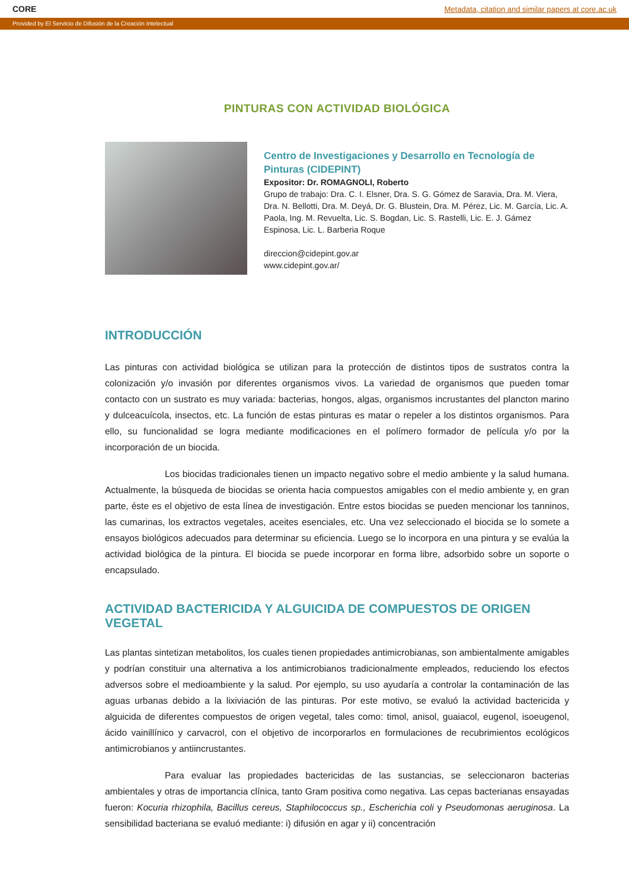CORE Metadata, citation and similar papers at core.ac.uk
Provided by El Servicio de Difusión de la Creación Intelectual
PINTURAS CON ACTIVIDAD BIOLÓGICA
Centro de Investigaciones y Desarrollo en Tecnología de Pinturas (CIDEPINT)
Expositor: Dr. ROMAGNOLI, Roberto
Grupo de trabajo: Dra. C. I. Elsner, Dra. S. G. Gómez de Saravia, Dra. M. Viera, Dra. N. Bellotti, Dra. M. Deyá, Dr. G. Blustein, Dra. M. Pérez, Lic. M. García, Lic. A. Paola, Ing. M. Revuelta, Lic. S. Bogdan, Lic. S. Rastelli, Lic. E. J. Gámez Espinosa, Lic. L. Barberia Roque
direccion@cidepint.gov.ar
www.cidepint.gov.ar/
INTRODUCCIÓN
Las pinturas con actividad biológica se utilizan para la protección de distintos tipos de sustratos contra la colonización y/o invasión por diferentes organismos vivos. La variedad de organismos que pueden tomar contacto con un sustrato es muy variada: bacterias, hongos, algas, organismos incrustantes del plancton marino y dulceacuícola, insectos, etc. La función de estas pinturas es matar o repeler a los distintos organismos. Para ello, su funcionalidad se logra mediante modificaciones en el polímero formador de película y/o por la incorporación de un biocida.
Los biocidas tradicionales tienen un impacto negativo sobre el medio ambiente y la salud humana. Actualmente, la búsqueda de biocidas se orienta hacia compuestos amigables con el medio ambiente y, en gran parte, éste es el objetivo de esta línea de investigación. Entre estos biocidas se pueden mencionar los tanninos, las cumarinas, los extractos vegetales, aceites esenciales, etc. Una vez seleccionado el biocida se lo somete a ensayos biológicos adecuados para determinar su eficiencia. Luego se lo incorpora en una pintura y se evalúa la actividad biológica de la pintura. El biocida se puede incorporar en forma libre, adsorbido sobre un soporte o encapsulado.
ACTIVIDAD BACTERICIDA Y ALGUICIDA DE COMPUESTOS DE ORIGEN VEGETAL
Las plantas sintetizan metabolitos, los cuales tienen propiedades antimicrobianas, son ambientalmente amigables y podrían constituir una alternativa a los antimicrobianos tradicionalmente empleados, reduciendo los efectos adversos sobre el medioambiente y la salud. Por ejemplo, su uso ayudaría a controlar la contaminación de las aguas urbanas debido a la lixiviación de las pinturas. Por este motivo, se evaluó la actividad bactericida y alguicida de diferentes compuestos de origen vegetal, tales como: timol, anisol, guaiacol, eugenol, isoeugenol, ácido vainillínico y carvacrol, con el objetivo de incorporarlos en formulaciones de recubrimientos ecológicos antimicrobianos y antiincrustantes.
Para evaluar las propiedades bactericidas de las sustancias, se seleccionaron bacterias ambientales y otras de importancia clínica, tanto Gram positiva como negativa. Las cepas bacterianas ensayadas fueron: Kocuria rhizophila, Bacillus cereus, Staphilococcus sp., Escherichia coli y Pseudomonas aeruginosa. La sensibilidad bacteriana se evaluó mediante: i) difusión en agar y ii) concentración